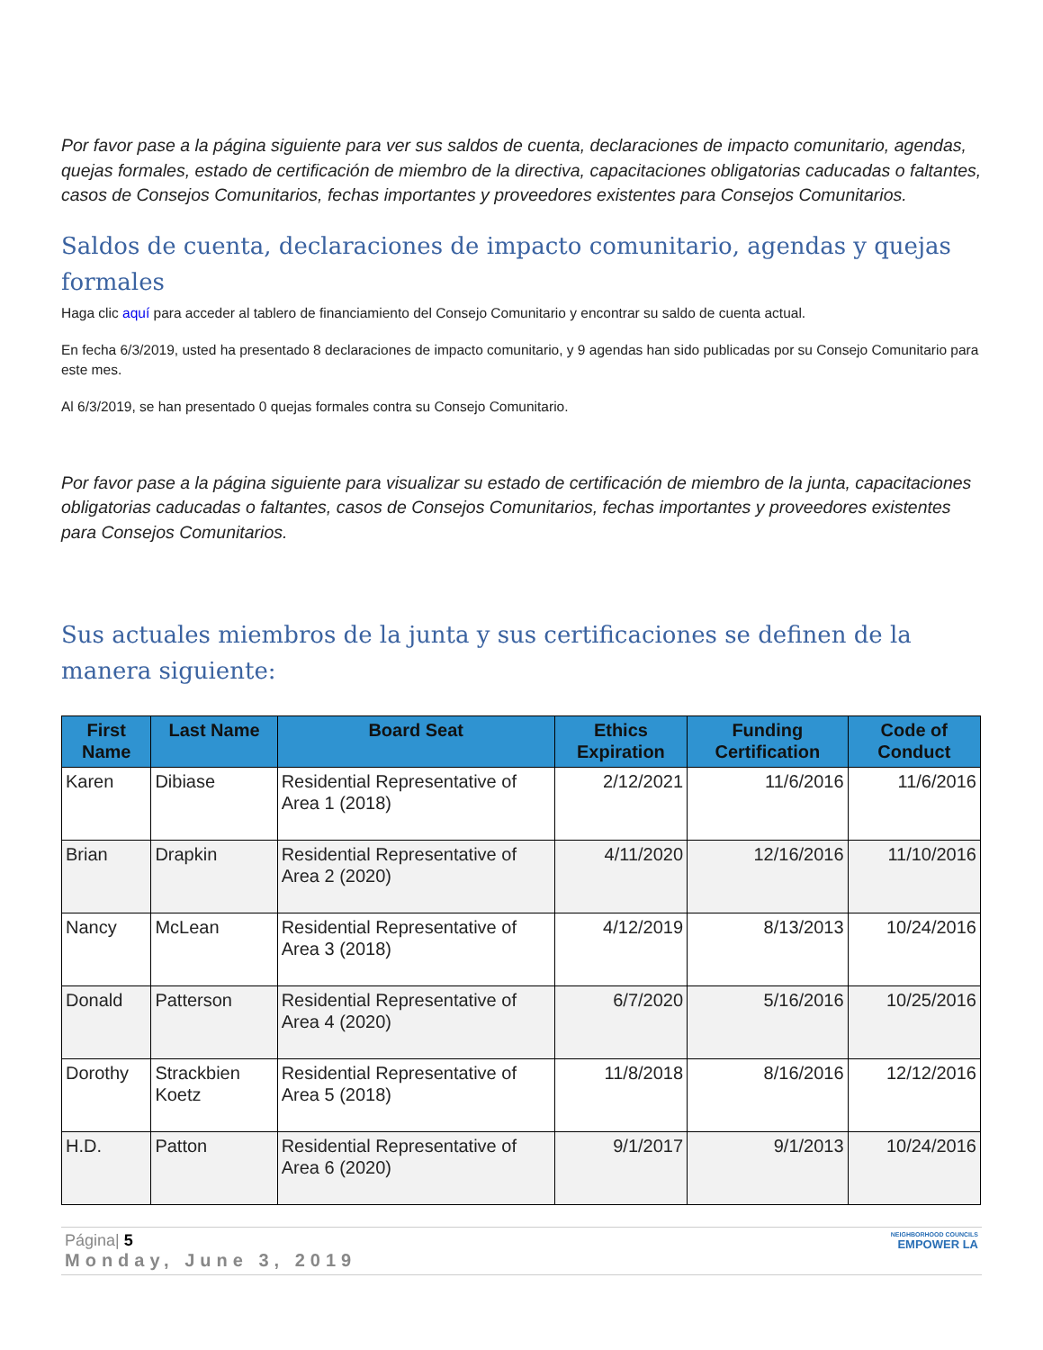Por favor pase a la página siguiente para ver sus saldos de cuenta, declaraciones de impacto comunitario, agendas, quejas formales, estado de certificación de miembro de la directiva, capacitaciones obligatorias caducadas o faltantes, casos de Consejos Comunitarios, fechas importantes y proveedores existentes para Consejos Comunitarios.
Saldos de cuenta, declaraciones de impacto comunitario, agendas y quejas formales
Haga clic aquí para acceder al tablero de financiamiento del Consejo Comunitario y encontrar su saldo de cuenta actual.
En fecha 6/3/2019, usted ha presentado 8 declaraciones de impacto comunitario, y 9 agendas han sido publicadas por su Consejo Comunitario para este mes.
Al 6/3/2019, se han presentado 0 quejas formales contra su Consejo Comunitario.
Por favor pase a la página siguiente para visualizar su estado de certificación de miembro de la junta, capacitaciones obligatorias caducadas o faltantes, casos de Consejos Comunitarios, fechas importantes y proveedores existentes para Consejos Comunitarios.
Sus actuales miembros de la junta y sus certificaciones se definen de la manera siguiente:
| First Name | Last Name | Board Seat | Ethics Expiration | Funding Certification | Code of Conduct |
| --- | --- | --- | --- | --- | --- |
| Karen | Dibiase | Residential Representative of Area 1 (2018) | 2/12/2021 | 11/6/2016 | 11/6/2016 |
| Brian | Drapkin | Residential Representative of Area 2 (2020) | 4/11/2020 | 12/16/2016 | 11/10/2016 |
| Nancy | McLean | Residential Representative of Area 3 (2018) | 4/12/2019 | 8/13/2013 | 10/24/2016 |
| Donald | Patterson | Residential Representative of Area 4 (2020) | 6/7/2020 | 5/16/2016 | 10/25/2016 |
| Dorothy | Strackbien Koetz | Residential Representative of Area 5 (2018) | 11/8/2018 | 8/16/2016 | 12/12/2016 |
| H.D. | Patton | Residential Representative of Area 6 (2020) | 9/1/2017 | 9/1/2013 | 10/24/2016 |
Página| 5
Monday, June 3, 2019
NEIGHBORHOOD COUNCILS
EMPOWER LA